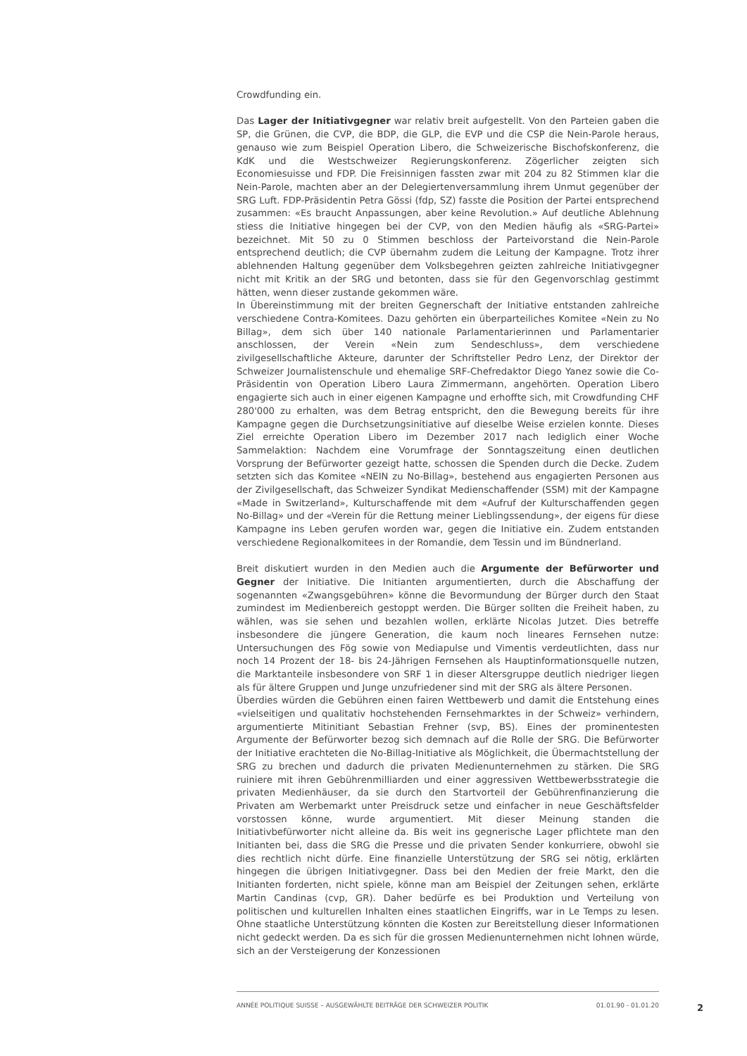Crowdfunding ein.
Das Lager der Initiativgegner war relativ breit aufgestellt. Von den Parteien gaben die SP, die Grünen, die CVP, die BDP, die GLP, die EVP und die CSP die Nein-Parole heraus, genauso wie zum Beispiel Operation Libero, die Schweizerische Bischofskonferenz, die KdK und die Westschweizer Regierungskonferenz. Zögerlicher zeigten sich Economiesuisse und FDP. Die Freisinnigen fassten zwar mit 204 zu 82 Stimmen klar die Nein-Parole, machten aber an der Delegiertenversammlung ihrem Unmut gegenüber der SRG Luft. FDP-Präsidentin Petra Gössi (fdp, SZ) fasste die Position der Partei entsprechend zusammen: «Es braucht Anpassungen, aber keine Revolution.» Auf deutliche Ablehnung stiess die Initiative hingegen bei der CVP, von den Medien häufig als «SRG-Partei» bezeichnet. Mit 50 zu 0 Stimmen beschloss der Parteivorstand die Nein-Parole entsprechend deutlich; die CVP übernahm zudem die Leitung der Kampagne. Trotz ihrer ablehnenden Haltung gegenüber dem Volksbegehren geizten zahlreiche Initiativgegner nicht mit Kritik an der SRG und betonten, dass sie für den Gegenvorschlag gestimmt hätten, wenn dieser zustande gekommen wäre.
In Übereinstimmung mit der breiten Gegnerschaft der Initiative entstanden zahlreiche verschiedene Contra-Komitees. Dazu gehörten ein überparteiliches Komitee «Nein zu No Billag», dem sich über 140 nationale Parlamentarierinnen und Parlamentarier anschlossen, der Verein «Nein zum Sendeschluss», dem verschiedene zivilgesellschaftliche Akteure, darunter der Schriftsteller Pedro Lenz, der Direktor der Schweizer Journalistenschule und ehemalige SRF-Chefredaktor Diego Yanez sowie die Co-Präsidentin von Operation Libero Laura Zimmermann, angehörten. Operation Libero engagierte sich auch in einer eigenen Kampagne und erhoffte sich, mit Crowdfunding CHF 280'000 zu erhalten, was dem Betrag entspricht, den die Bewegung bereits für ihre Kampagne gegen die Durchsetzungsinitiative auf dieselbe Weise erzielen konnte. Dieses Ziel erreichte Operation Libero im Dezember 2017 nach lediglich einer Woche Sammelaktion: Nachdem eine Vorumfrage der Sonntagszeitung einen deutlichen Vorsprung der Befürworter gezeigt hatte, schossen die Spenden durch die Decke. Zudem setzten sich das Komitee «NEIN zu No-Billag», bestehend aus engagierten Personen aus der Zivilgesellschaft, das Schweizer Syndikat Medienschaffender (SSM) mit der Kampagne «Made in Switzerland», Kulturschaffende mit dem «Aufruf der Kulturschaffenden gegen No-Billag» und der «Verein für die Rettung meiner Lieblingssendung», der eigens für diese Kampagne ins Leben gerufen worden war, gegen die Initiative ein. Zudem entstanden verschiedene Regionalkomitees in der Romandie, dem Tessin und im Bündnerland.
Breit diskutiert wurden in den Medien auch die Argumente der Befürworter und Gegner der Initiative. Die Initianten argumentierten, durch die Abschaffung der sogenannten «Zwangsgebühren» könne die Bevormundung der Bürger durch den Staat zumindest im Medienbereich gestoppt werden. Die Bürger sollten die Freiheit haben, zu wählen, was sie sehen und bezahlen wollen, erklärte Nicolas Jutzet. Dies betreffe insbesondere die jüngere Generation, die kaum noch lineares Fernsehen nutze: Untersuchungen des Fög sowie von Mediapulse und Vimentis verdeutlichten, dass nur noch 14 Prozent der 18- bis 24-Jährigen Fernsehen als Hauptinformationsquelle nutzen, die Marktanteile insbesondere von SRF 1 in dieser Altersgruppe deutlich niedriger liegen als für ältere Gruppen und Junge unzufriedener sind mit der SRG als ältere Personen.
Überdies würden die Gebühren einen fairen Wettbewerb und damit die Entstehung eines «vielseitigen und qualitativ hochstehenden Fernsehmarktes in der Schweiz» verhindern, argumentierte Mitinitiant Sebastian Frehner (svp, BS). Eines der prominentesten Argumente der Befürworter bezog sich demnach auf die Rolle der SRG. Die Befürworter der Initiative erachteten die No-Billag-Initiative als Möglichkeit, die Übermachtstellung der SRG zu brechen und dadurch die privaten Medienunternehmen zu stärken. Die SRG ruiniere mit ihren Gebührenmilliarden und einer aggressiven Wettbewerbsstrategie die privaten Medienhäuser, da sie durch den Startvorteil der Gebührenfinanzierung die Privaten am Werbemarkt unter Preisdruck setze und einfacher in neue Geschäftsfelder vorstossen könne, wurde argumentiert. Mit dieser Meinung standen die Initiativbefürworter nicht alleine da. Bis weit ins gegnerische Lager pflichtete man den Initianten bei, dass die SRG die Presse und die privaten Sender konkurriere, obwohl sie dies rechtlich nicht dürfe. Eine finanzielle Unterstützung der SRG sei nötig, erklärten hingegen die übrigen Initiativgegner. Dass bei den Medien der freie Markt, den die Initianten forderten, nicht spiele, könne man am Beispiel der Zeitungen sehen, erklärte Martin Candinas (cvp, GR). Daher bedürfe es bei Produktion und Verteilung von politischen und kulturellen Inhalten eines staatlichen Eingriffs, war in Le Temps zu lesen. Ohne staatliche Unterstützung könnten die Kosten zur Bereitstellung dieser Informationen nicht gedeckt werden. Da es sich für die grossen Medienunternehmen nicht lohnen würde, sich an der Versteigerung der Konzessionen
ANNÉE POLITIQUE SUISSE – AUSGEWÄHLTE BEITRÄGE DER SCHWEIZER POLITIK 01.01.90 - 01.01.20
2